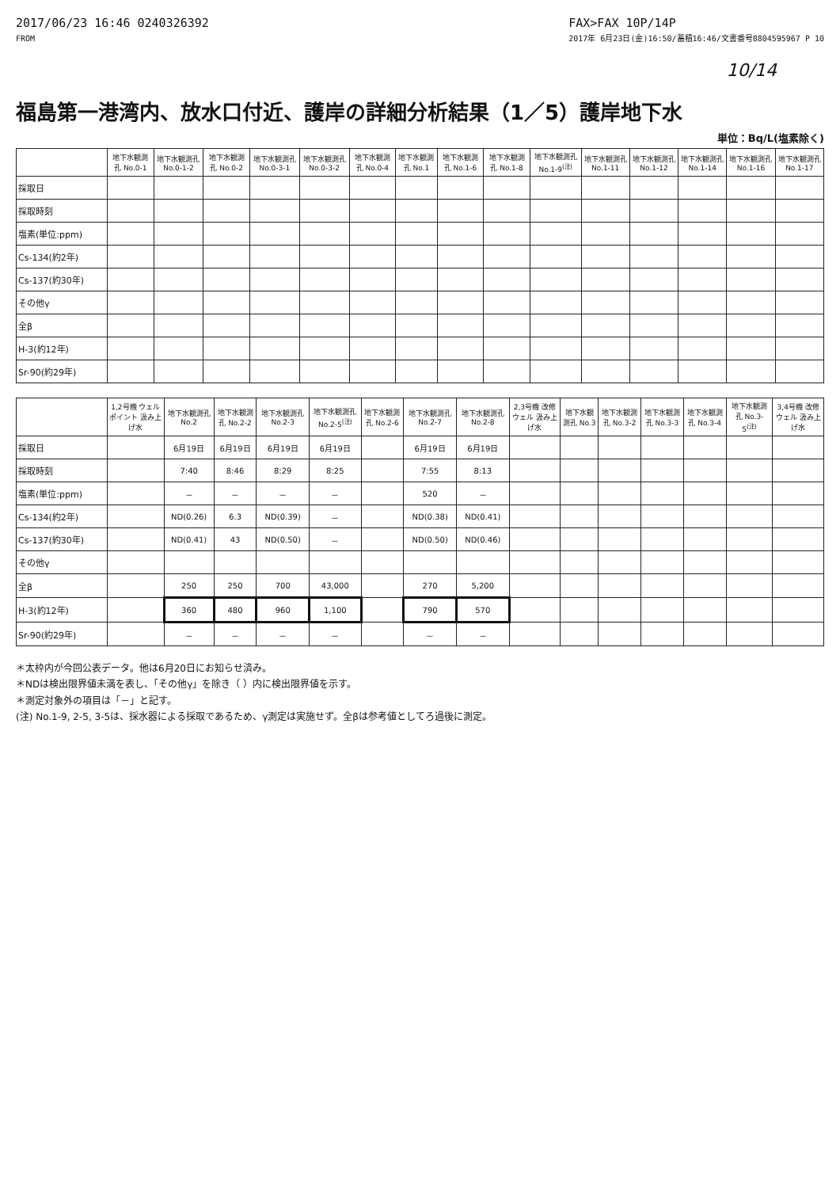2017/06/23 16:46 0240326392
FROM
FAX>FAX 10P/14P
2017年 6月23日(金)16:50/蓄積16:46/文書番号8804595967 P 10
10/14
福島第一港湾内、放水口付近、護岸の詳細分析結果（1／5）護岸地下水
単位：Bq/L(塩素除く)
| | 地下水観測孔 No.0-1 | 地下水観測孔 No.0-1-2 | 地下水観測孔 No.0-2 | 地下水観測孔 No.0-3-1 | 地下水観測孔 No.0-3-2 | 地下水観測孔 No.0-4 | 地下水観測孔 No.1 | 地下水観測孔 No.1-6 | 地下水観測孔 No.1-8 | 地下水観測孔 No.1-9<sup>(注)</sup> | 地下水観測孔 No.1-11 | 地下水観測孔 No.1-12 | 地下水観測孔 No.1-14 | 地下水観測孔 No.1-16 | 地下水観測孔 No.1-17 |
| --- | --- | --- | --- | --- | --- | --- | --- | --- | --- | --- | --- | --- | --- | --- | --- |
| 採取日 | | | | | | | | | | | | | | | |
| 採取時刻 | | | | | | | | | | | | | | | |
| 塩素(単位:ppm) | | | | | | | | | | | | | | | |
| Cs-134(約2年) | | | | | | | | | | | | | | | |
| Cs-137(約30年) | | | | | | | | | | | | | | | |
| その他γ | | | | | | | | | | | | | | | |
| 全β | | | | | | | | | | | | | | | |
| H-3(約12年) | | | | | | | | | | | | | | | |
| Sr-90(約29年) | | | | | | | | | | | | | | | |
| | 1,2号機 ウェルポイント 汲み上げ水 | 地下水観測孔 No.2 | 地下水観測孔 No.2-2 | 地下水観測孔 No.2-3 | 地下水観測孔 No.2-5<sup>(注)</sup> | 地下水観測孔 No.2-6 | 地下水観測孔 No.2-7 | 地下水観測孔 No.2-8 | 2,3号機 改修ウェル 汲み上げ水 | 地下水観測孔 No.3 | 地下水観測孔 No.3-2 | 地下水観測孔 No.3-3 | 地下水観測孔 No.3-4 | 地下水観測孔 No.3-5<sup>(注)</sup> | 3,4号機 改修ウェル 汲み上げ水 |
| --- | --- | --- | --- | --- | --- | --- | --- | --- | --- | --- | --- | --- | --- | --- | --- |
| 採取日 | | 6月19日 | 6月19日 | 6月19日 | 6月19日 | | 6月19日 | 6月19日 | | | | | | | |
| 採取時刻 | | 7:40 | 8:46 | 8:29 | 8:25 | | 7:55 | 8:13 | | | | | | | |
| 塩素(単位:ppm) | | － | － | － | － | | 520 | － | | | | | | | |
| Cs-134(約2年) | | ND(0.26) | 6.3 | ND(0.39) | － | | ND(0.38) | ND(0.41) | | | | | | | |
| Cs-137(約30年) | | ND(0.41) | 43 | ND(0.50) | － | | ND(0.50) | ND(0.46) | | | | | | | |
| その他γ | | | | | | | | | | | | | | | |
| 全β | | 250 | 250 | 700 | 43,000 | | 270 | 5,200 | | | | | | | |
| H-3(約12年) | | 360 | 480 | 960 | 1,100 | | 790 | 570 | | | | | | | |
| Sr-90(約29年) | | － | － | － | － | | － | － | | | | | | | |
＊太枠内が今回公表データ。他は6月20日にお知らせ済み。
＊NDは検出限界値未満を表し、「その他γ」を除き（ ）内に検出限界値を示す。
＊測定対象外の項目は「－」と記す。
(注) No.1-9, 2-5, 3-5は、採水器による採取であるため、γ測定は実施せず。全βは参考値としてろ過後に測定。